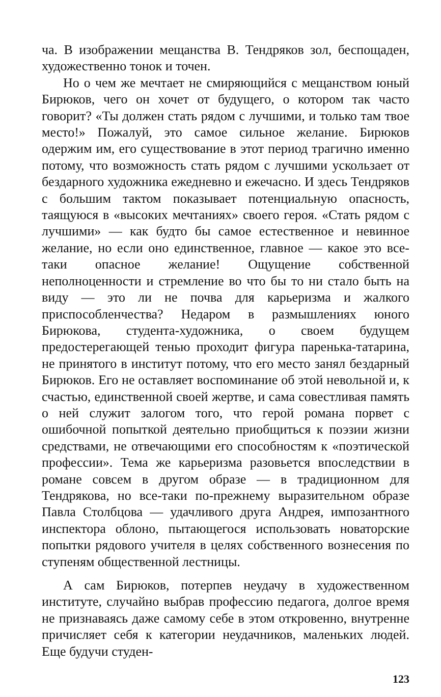ча. В изображении мещанства В. Тендряков зол, беспощаден, художественно тонок и точен.
Но о чем же мечтает не смиряющийся с мещанством юный Бирюков, чего он хочет от будущего, о котором так часто говорит? «Ты должен стать рядом с лучшими, и только там твое место!» Пожалуй, это самое сильное желание. Бирюков одержим им, его существование в этот период трагично именно потому, что возможность стать рядом с лучшими ускользает от бездарного художника ежедневно и ежечасно. И здесь Тендряков с большим тактом показывает потенциальную опасность, таящуюся в «высоких мечтаниях» своего героя. «Стать рядом с лучшими» — как будто бы самое естественное и невинное желание, но если оно единственное, главное — какое это все-таки опасное желание! Ощущение собственной неполноценности и стремление во что бы то ни стало быть на виду — это ли не почва для карьеризма и жалкого приспособленчества? Недаром в размышлениях юного Бирюкова, студента-художника, о своем будущем предостерегающей тенью проходит фигура паренька-татарина, не принятого в институт потому, что его место занял бездарный Бирюков. Его не оставляет воспоминание об этой невольной и, к счастью, единственной своей жертве, и сама совестливая память о ней служит залогом того, что герой романа порвет с ошибочной попыткой деятельно приобщиться к поэзии жизни средствами, не отвечающими его способностям к «поэтической профессии». Тема же карьеризма разовьется впоследствии в романе совсем в другом образе — в традиционном для Тендрякова, но все-таки по-прежнему выразительном образе Павла Столбцова — удачливого друга Андрея, импозантного инспектора облоно, пытающегося использовать новаторские попытки рядового учителя в целях собственного вознесения по ступеням общественной лестницы.
А сам Бирюков, потерпев неудачу в художественном институте, случайно выбрав профессию педагога, долгое время не признаваясь даже самому себе в этом откровенно, внутренне причисляет себя к категории неудачников, маленьких людей. Еще будучи студен-
123